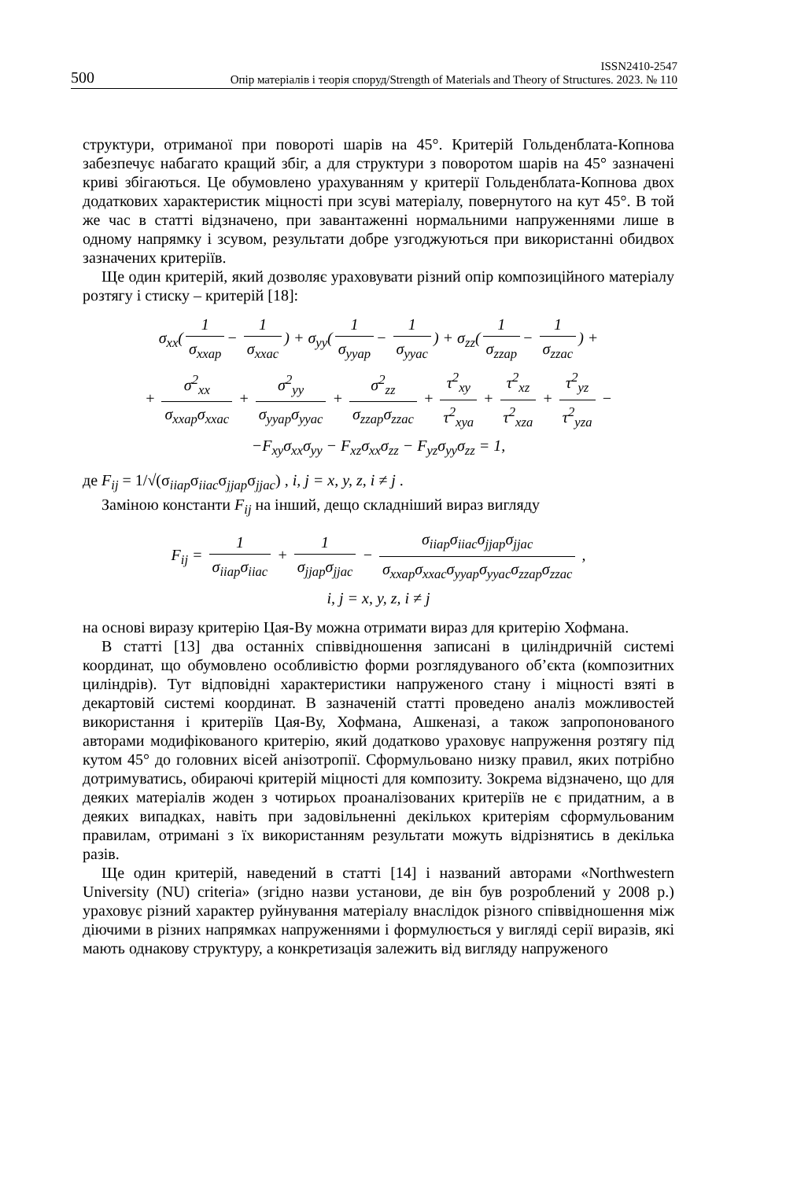500 ISSN2410-2547
Опір матеріалів і теорія споруд/Strength of Materials and Theory of Structures. 2023. № 110
структури, отриманої при повороті шарів на 45°. Критерій Гольденблата-Копнова забезпечує набагато кращий збіг, а для структури з поворотом шарів на 45° зазначені криві збігаються. Це обумовлено урахуванням у критерії Гольденблата-Копнова двох додаткових характеристик міцності при зсуві матеріалу, повернутого на кут 45°. В той же час в статті відзначено, при завантаженні нормальними напруженнями лише в одному напрямку і зсувом, результати добре узгоджуються при використанні обидвох зазначених критеріїв.
Ще один критерій, який дозволяє ураховувати різний опір композиційного матеріалу розтягу і стиску – критерій [18]:
σ<sub>xx</sub>(1 σ<sub>xxap</sub> − 1 σ<sub>xxac</sub>) + σ<sub>yy</sub>(1 σ<sub>yyap</sub> − 1 σ<sub>yyac</sub>) + σ<sub>zz</sub>(1 σ<sub>zzap</sub> − 1 σ<sub>zzac</sub>) +
+ σ<sup>2</sup><sub>xx</sub> σ<sub>xxap</sub>σ<sub>xxac</sub> + σ<sup>2</sup><sub>yy</sub> σ<sub>yyap</sub>σ<sub>yyac</sub> + σ<sup>2</sup><sub>zz</sub> σ<sub>zzap</sub>σ<sub>zzac</sub> + τ<sup>2</sup><sub>xy</sub> τ<sup>2</sup><sub>xya</sub> + τ<sup>2</sup><sub>xz</sub> τ<sup>2</sup><sub>xza</sub> + τ<sup>2</sup><sub>yz</sub> τ<sup>2</sup><sub>yza</sub> −
−F<sub>xy</sub>σ<sub>xx</sub>σ<sub>yy</sub> − F<sub>xz</sub>σ<sub>xx</sub>σ<sub>zz</sub> − F<sub>yz</sub>σ<sub>yy</sub>σ<sub>zz</sub> = 1,
де F<sub>ij</sub> = 1/√(σ<sub>iiap</sub>σ<sub>iiac</sub>σ<sub>jjap</sub>σ<sub>jjac</sub>) , i, j = x, y, z, i ≠ j .
Заміною константи F<sub>ij</sub> на інший, дещо складніший вираз вигляду
F<sub>ij</sub> = 1 σ<sub>iiap</sub>σ<sub>iiac</sub> + 1 σ<sub>jjap</sub>σ<sub>jjac</sub> − σ<sub>iiap</sub>σ<sub>iiac</sub>σ<sub>jjap</sub>σ<sub>jjac</sub> σ<sub>xxap</sub>σ<sub>xxac</sub>σ<sub>yyap</sub>σ<sub>yyac</sub>σ<sub>zzap</sub>σ<sub>zzac</sub> ,
i, j = x, y, z, i ≠ j
на основі виразу критерію Цая-Ву можна отримати вираз для критерію Хофмана.
В статті [13] два останніх співвідношення записані в циліндричній системі координат, що обумовлено особливістю форми розглядуваного об’єкта (композитних циліндрів). Тут відповідні характеристики напруженого стану і міцності взяті в декартовій системі координат. В зазначеній статті проведено аналіз можливостей використання і критеріїв Цая-Ву, Хофмана, Ашкеназі, а також запропонованого авторами модифікованого критерію, який додатково ураховує напруження розтягу під кутом 45° до головних вісей анізотропії. Сформульовано низку правил, яких потрібно дотримуватись, обираючі критерій міцності для композиту. Зокрема відзначено, що для деяких матеріалів жоден з чотирьох проаналізованих критеріїв не є придатним, а в деяких випадках, навіть при задовільненні декількох критеріям сформульованим правилам, отримані з їх використанням результати можуть відрізнятись в декілька разів.
Ще один критерій, наведений в статті [14] і названий авторами «Northwestern University (NU) criteria» (згідно назви установи, де він був розроблений у 2008 р.) ураховує різний характер руйнування матеріалу внаслідок різного співвідношення між діючими в різних напрямках напруженнями і формулюється у вигляді серії виразів, які мають однакову структуру, а конкретизація залежить від вигляду напруженого